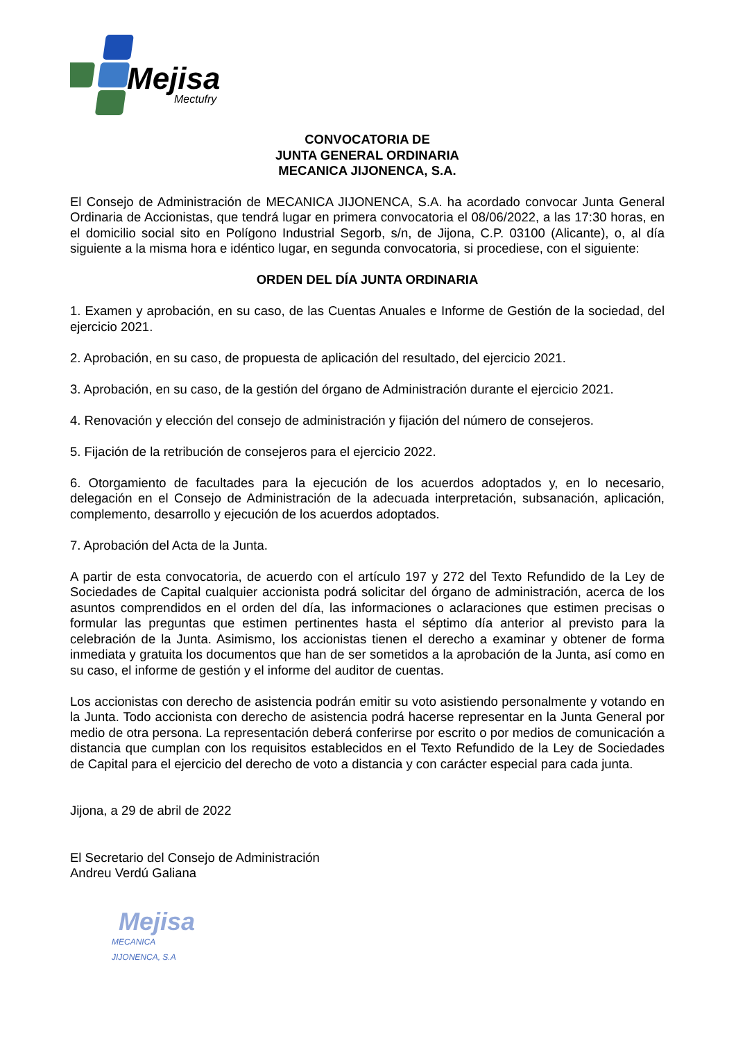Mejisa
Mectufry
CONVOCATORIA DE
JUNTA GENERAL ORDINARIA
MECANICA JIJONENCA, S.A.
El Consejo de Administración de MECANICA JIJONENCA, S.A. ha acordado convocar Junta General Ordinaria de Accionistas, que tendrá lugar en primera convocatoria el 08/06/2022, a las 17:30 horas, en el domicilio social sito en Polígono Industrial Segorb, s/n, de Jijona, C.P. 03100 (Alicante), o, al día siguiente a la misma hora e idéntico lugar, en segunda convocatoria, si procediese, con el siguiente:
ORDEN DEL DÍA JUNTA ORDINARIA
1. Examen y aprobación, en su caso, de las Cuentas Anuales e Informe de Gestión de la sociedad, del ejercicio 2021.
2. Aprobación, en su caso, de propuesta de aplicación del resultado, del ejercicio 2021.
3. Aprobación, en su caso, de la gestión del órgano de Administración durante el ejercicio 2021.
4. Renovación y elección del consejo de administración y fijación del número de consejeros.
5. Fijación de la retribución de consejeros para el ejercicio 2022.
6. Otorgamiento de facultades para la ejecución de los acuerdos adoptados y, en lo necesario, delegación en el Consejo de Administración de la adecuada interpretación, subsanación, aplicación, complemento, desarrollo y ejecución de los acuerdos adoptados.
7. Aprobación del Acta de la Junta.
A partir de esta convocatoria, de acuerdo con el artículo 197 y 272 del Texto Refundido de la Ley de Sociedades de Capital cualquier accionista podrá solicitar del órgano de administración, acerca de los asuntos comprendidos en el orden del día, las informaciones o aclaraciones que estimen precisas o formular las preguntas que estimen pertinentes hasta el séptimo día anterior al previsto para la celebración de la Junta. Asimismo, los accionistas tienen el derecho a examinar y obtener de forma inmediata y gratuita los documentos que han de ser sometidos a la aprobación de la Junta, así como en su caso, el informe de gestión y el informe del auditor de cuentas.
Los accionistas con derecho de asistencia podrán emitir su voto asistiendo personalmente y votando en la Junta. Todo accionista con derecho de asistencia podrá hacerse representar en la Junta General por medio de otra persona. La representación deberá conferirse por escrito o por medios de comunicación a distancia que cumplan con los requisitos establecidos en el Texto Refundido de la Ley de Sociedades de Capital para el ejercicio del derecho de voto a distancia y con carácter especial para cada junta.
Jijona, a 29 de abril de 2022
El Secretario del Consejo de Administración
Andreu Verdú Galiana
Mejisa
MECANICA JIJONENCA, S.A